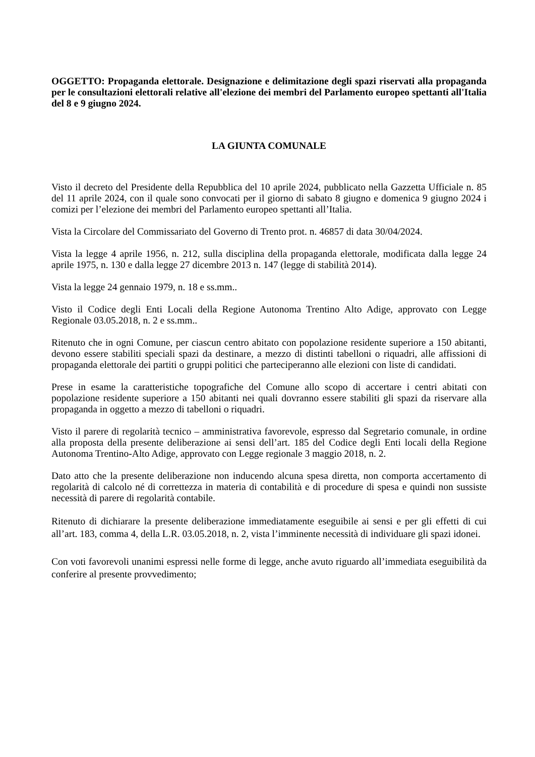OGGETTO: Propaganda elettorale. Designazione e delimitazione degli spazi riservati alla propaganda per le consultazioni elettorali relative all'elezione dei membri del Parlamento europeo spettanti all'Italia del 8 e 9 giugno 2024.
LA GIUNTA COMUNALE
Visto il decreto del Presidente della Repubblica del 10 aprile 2024, pubblicato nella Gazzetta Ufficiale n. 85 del 11 aprile 2024, con il quale sono convocati per il giorno di sabato 8 giugno e domenica 9 giugno 2024 i comizi per l’elezione dei membri del Parlamento europeo spettanti all’Italia.
Vista la Circolare del Commissariato del Governo di Trento prot. n. 46857 di data 30/04/2024.
Vista la legge 4 aprile 1956, n. 212, sulla disciplina della propaganda elettorale, modificata dalla legge 24 aprile 1975, n. 130 e dalla legge 27 dicembre 2013 n. 147 (legge di stabilità 2014).
Vista la legge 24 gennaio 1979, n. 18 e ss.mm..
Visto il Codice degli Enti Locali della Regione Autonoma Trentino Alto Adige, approvato con Legge Regionale 03.05.2018, n. 2 e ss.mm..
Ritenuto che in ogni Comune, per ciascun centro abitato con popolazione residente superiore a 150 abitanti, devono essere stabiliti speciali spazi da destinare, a mezzo di distinti tabelloni o riquadri, alle affissioni di propaganda elettorale dei partiti o gruppi politici che parteciperanno alle elezioni con liste di candidati.
Prese in esame la caratteristiche topografiche del Comune allo scopo di accertare i centri abitati con popolazione residente superiore a 150 abitanti nei quali dovranno essere stabiliti gli spazi da riservare alla propaganda in oggetto a mezzo di tabelloni o riquadri.
Visto il parere di regolarità tecnico – amministrativa favorevole, espresso dal Segretario comunale, in ordine alla proposta della presente deliberazione ai sensi dell’art. 185 del Codice degli Enti locali della Regione Autonoma Trentino-Alto Adige, approvato con Legge regionale 3 maggio 2018, n. 2.
Dato atto che la presente deliberazione non inducendo alcuna spesa diretta, non comporta accertamento di regolarità di calcolo né di correttezza in materia di contabilità e di procedure di spesa e quindi non sussiste necessità di parere di regolarità contabile.
Ritenuto di dichiarare la presente deliberazione immediatamente eseguibile ai sensi e per gli effetti di cui all’art. 183, comma 4, della L.R. 03.05.2018, n. 2, vista l’imminente necessità di individuare gli spazi idonei.
Con voti favorevoli unanimi espressi nelle forme di legge, anche avuto riguardo all’immediata eseguibilità da conferire al presente provvedimento;